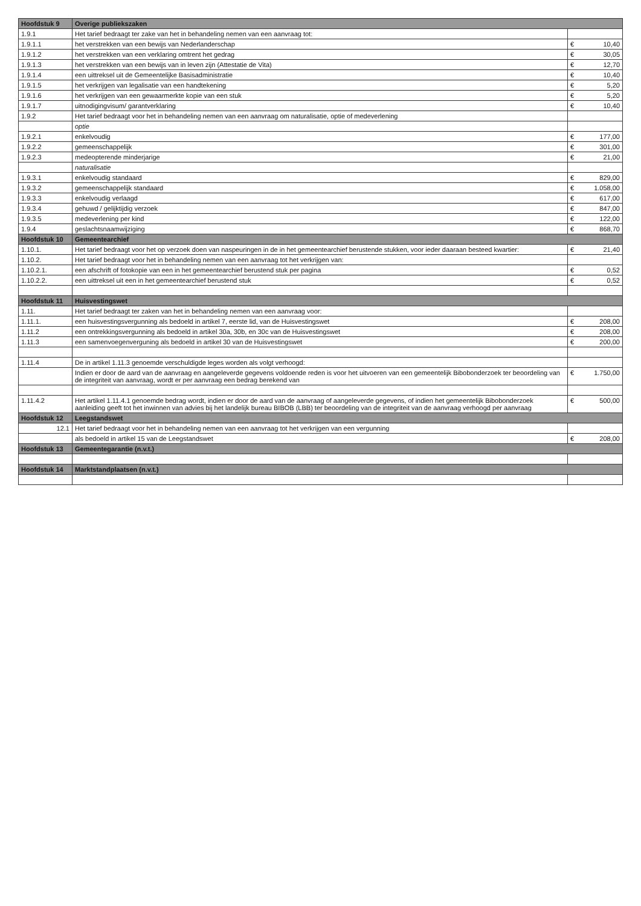| Hoofdstuk 9 | Overige publiekszaken | | |
| --- | --- | --- | --- |
| 1.9.1 | Het tarief bedraagt ter zake van het in behandeling nemen van een aanvraag tot: | | |
| 1.9.1.1 | het verstrekken van een bewijs van Nederlanderschap | € | 10,40 |
| 1.9.1.2 | het verstrekken van een verklaring omtrent het gedrag | € | 30,05 |
| 1.9.1.3 | het verstrekken van een bewijs van in leven zijn (Attestatie de Vita) | € | 12,70 |
| 1.9.1.4 | een uittreksel uit de Gemeentelijke Basisadministratie | € | 10,40 |
| 1.9.1.5 | het verkrijgen van legalisatie van een handtekening | € | 5,20 |
| 1.9.1.6 | het verkrijgen van een gewaarmerkte kopie van een stuk | € | 5,20 |
| 1.9.1.7 | uitnodigingvisum/ garantverklaring | € | 10,40 |
| 1.9.2 | Het tarief bedraagt voor het in behandeling nemen van een aanvraag om naturalisatie, optie of medeverlening | | |
| | optie | | |
| 1.9.2.1 | enkelvoudig | € | 177,00 |
| 1.9.2.2 | gemeenschappelijk | € | 301,00 |
| 1.9.2.3 | medeopterende minderjarige | € | 21,00 |
| | naturalisatie | | |
| 1.9.3.1 | enkelvoudig standaard | € | 829,00 |
| 1.9.3.2 | gemeenschappelijk standaard | € | 1.058,00 |
| 1.9.3.3 | enkelvoudig verlaagd | € | 617,00 |
| 1.9.3.4 | gehuwd / gelijktijdig verzoek | € | 847,00 |
| 1.9.3.5 | medeverlening per kind | € | 122,00 |
| 1.9.4 | geslachtsnaamwijziging | € | 868,70 |
| Hoofdstuk 10 | Gemeentearchief | | |
| 1.10.1. | Het tarief bedraagt voor het op verzoek doen van naspeuringen in de in het gemeentearchief berustende stukken, voor ieder daaraan besteed kwartier: | € | 21,40 |
| 1.10.2. | Het tarief bedraagt voor het in behandeling nemen van een aanvraag tot het verkrijgen van: | | |
| 1.10.2.1. | een afschrift of fotokopie van een in het gemeentearchief berustend stuk per pagina | € | 0,52 |
| 1.10.2.2. | een uittreksel uit een in het gemeentearchief berustend stuk | € | 0,52 |
| Hoofdstuk 11 | Huisvestingswet | | |
| 1.11. | Het tarief bedraagt ter zaken van het in behandeling nemen van een aanvraag voor: | | |
| 1.11.1. | een huisvestingsvergunning als bedoeld in artikel 7, eerste lid, van de Huisvestingswet | € | 208,00 |
| 1.11.2 | een ontrekkingsvergunning als bedoeld in artikel 30a, 30b, en 30c van de Huisvestingswet | € | 208,00 |
| 1.11.3 | een samenvoegenverguning als bedoeld in artikel 30 van de Huisvestingswet | € | 200,00 |
| 1.11.4 | De in artikel 1.11.3 genoemde verschuldigde leges worden als volgt verhoogd: | | |
| | Indien er door de aard van de aanvraag en aangeleverde gegevens voldoende reden is voor het uitvoeren van een gemeentelijk Bibobonderzoek ter beoordeling van de integriteit van aanvraag, wordt er per aanvraag een bedrag berekend van | € | 1.750,00 |
| 1.11.4.2 | Het artikel 1.11.4.1 genoemde bedrag wordt, indien er door de aard van de aanvraag of aangeleverde gegevens, of indien het gemeentelijk Bibobonderzoek aanleiding geeft tot het inwinnen van advies bij het landelijk bureau BIBOB (LBB) ter beoordeling van de integriteit van de aanvraag verhoogd per aanvraag | € | 500,00 |
| Hoofdstuk 12 | Leegstandswet | | |
| 12.1 | Het tarief bedraagt voor het in behandeling nemen van een aanvraag tot het verkrijgen van een vergunning | | |
| | als bedoeld in artikel 15 van de Leegstandswet | € | 208,00 |
| Hoofdstuk 13 | Gemeentegarantie (n.v.t.) | | |
| Hoofdstuk 14 | Marktstandplaatsen (n.v.t.) | | |